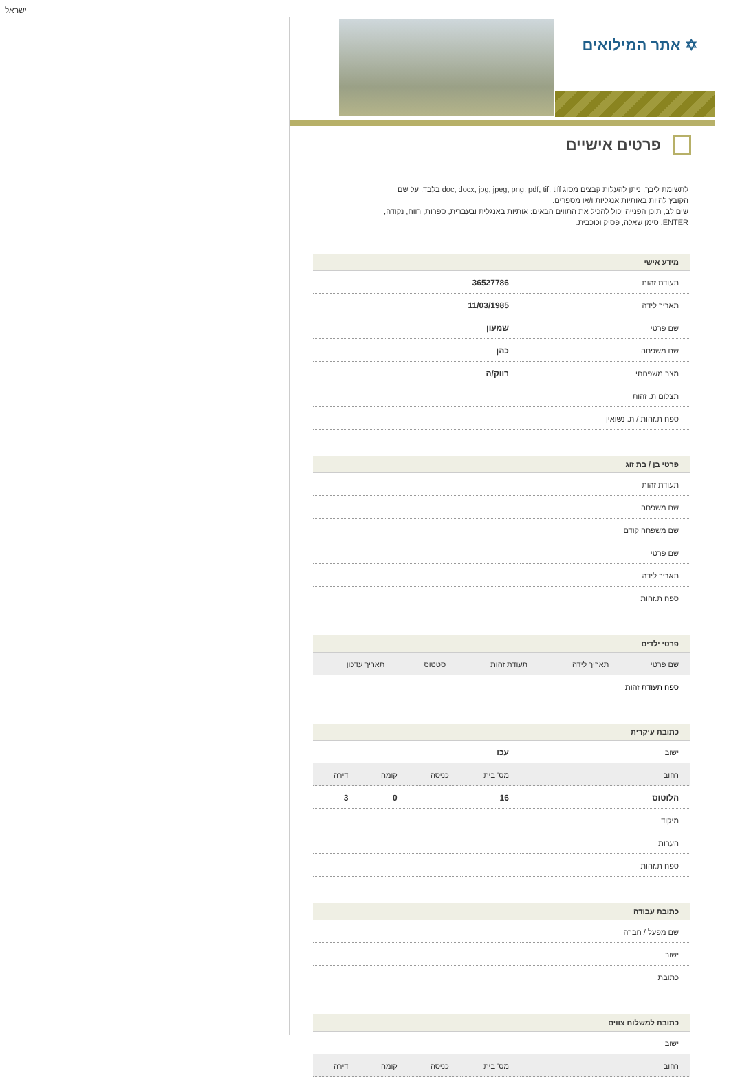ישראל
✡ אתר המילואים
פרטים אישיים
לתשומת ליבך, ניתן להעלות קבצים מסוג doc, docx, jpg, jpeg, png, pdf, tif, tiff בלבד. על שם הקובץ להיות באותיות אנגליות ו/או מספרים.
שים לב, תוכן הפנייה יכול להכיל את התווים הבאים: אותיות באנגלית ובעברית, ספרות, רווח, נקודה, ENTER, סימן שאלה, פסיק וכוכבית.
מידע אישי
| תעודת זהות | 36527786 |
| תאריך לידה | 11/03/1985 |
| שם פרטי | שמעון |
| שם משפחה | כהן |
| מצב משפחתי | רווק/ה |
| תצלום ת. זהות | |
| ספח ת.זהות / ת. נשואין | |
פרטי בן / בת זוג
| תעודת זהות | |
| שם משפחה | |
| שם משפחה קודם | |
| שם פרטי | |
| תאריך לידה | |
| ספח ת.זהות | |
פרטי ילדים
| שם פרטי | תאריך לידה | תעודת זהות | סטטוס | תאריך עדכון |
| --- | --- | --- | --- | --- |
| ספח תעודת זהות | | | | |
כתובת עיקרית
| ישוב | עכו | | | |
| רחוב | מס' בית | כניסה | קומה | דירה |
| הלוטוס | 16 | | 0 | 3 |
| מיקוד | | | | |
| הערות | | | | |
| ספח ת.זהות | | | | |
כתובת עבודה
| שם מפעל / חברה | |
| ישוב | |
| כתובת | |
כתובת למשלוח צווים
| ישוב | | | | |
| רחוב | מס' בית | כניסה | קומה | דירה |